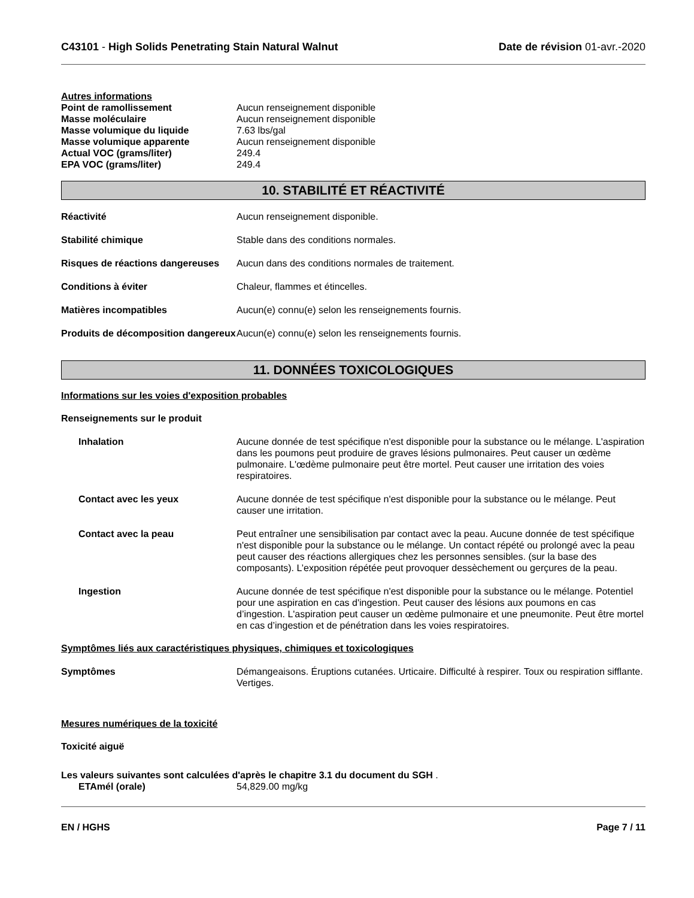C43101 - High Solids Penetrating Stain Natural Walnut Date de révision 01-avr.-2020
Autres informations
Point de ramollissement Aucun renseignement disponible
Masse moléculaire Aucun renseignement disponible
Masse volumique du liquide 7.63 lbs/gal
Masse volumique apparente Aucun renseignement disponible
Actual VOC (grams/liter) 249.4
EPA VOC (grams/liter) 249.4
10. STABILITÉ ET RÉACTIVITÉ
Réactivité Aucun renseignement disponible.
Stabilité chimique Stable dans des conditions normales.
Risques de réactions dangereuses
Aucun dans des conditions normales de traitement.
Conditions à éviter Chaleur, flammes et étincelles.
Matières incompatibles Aucun(e) connu(e) selon les renseignements fournis.
Produits de décomposition dangereux
Aucun(e) connu(e) selon les renseignements fournis.
11. DONNÉES TOXICOLOGIQUES
Informations sur les voies d'exposition probables
Renseignements sur le produit
Inhalation Aucune donnée de test spécifique n'est disponible pour la substance ou le mélange. L'aspiration dans les poumons peut produire de graves lésions pulmonaires. Peut causer un œdème pulmonaire. L'œdème pulmonaire peut être mortel. Peut causer une irritation des voies respiratoires.
Contact avec les yeux Aucune donnée de test spécifique n'est disponible pour la substance ou le mélange. Peut causer une irritation.
Contact avec la peau Peut entraîner une sensibilisation par contact avec la peau. Aucune donnée de test spécifique n'est disponible pour la substance ou le mélange. Un contact répété ou prolongé avec la peau peut causer des réactions allergiques chez les personnes sensibles. (sur la base des composants). L’exposition répétée peut provoquer dessèchement ou gerçures de la peau.
Ingestion Aucune donnée de test spécifique n'est disponible pour la substance ou le mélange. Potentiel pour une aspiration en cas d'ingestion. Peut causer des lésions aux poumons en cas d’ingestion. L'aspiration peut causer un œdème pulmonaire et une pneumonite. Peut être mortel en cas d’ingestion et de pénétration dans les voies respiratoires.
Symptômes liés aux caractéristiques physiques, chimiques et toxicologiques
Symptômes Démangeaisons. Éruptions cutanées. Urticaire. Difficulté à respirer. Toux ou respiration sifflante. Vertiges.
Mesures numériques de la toxicité
Toxicité aiguë
Les valeurs suivantes sont calculées d'après le chapitre 3.1 du document du SGH .
ETAmél (orale) 54,829.00 mg/kg
EN / HGHS Page 7 / 11